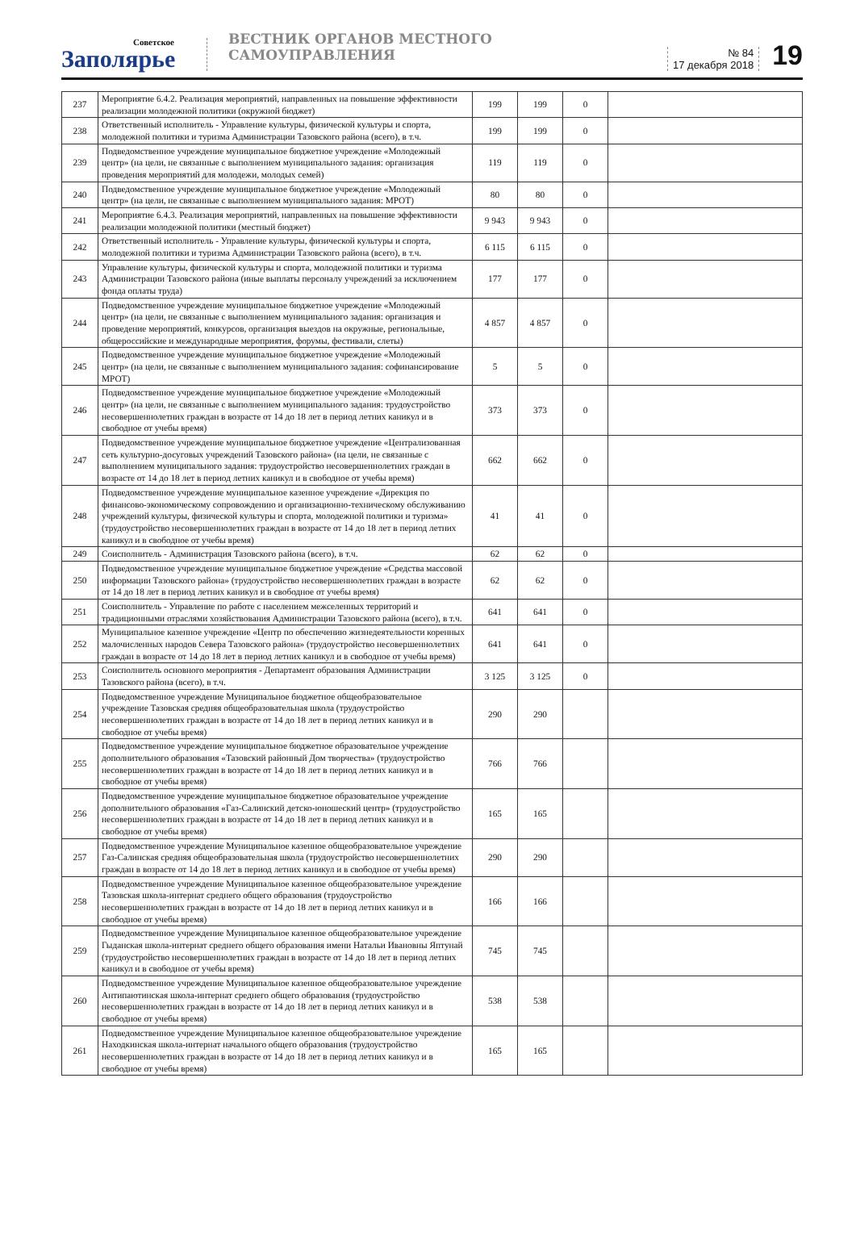Советское
Заполярье
ВЕСТНИК ОРГАНОВ МЕСТНОГО САМОУПРАВЛЕНИЯ
№ 84
17 декабря 2018
19
| 237 | Мероприятие 6.4.2. Реализация мероприятий, направленных на повышение эффективности реализации молодежной политики (окружной бюджет) | 199 | 199 | 0 | |
| 238 | Ответственный исполнитель - Управление культуры, физической культуры и спорта, молодежной политики и туризма Администрации Тазовского района (всего), в т.ч. | 199 | 199 | 0 | |
| 239 | Подведомственное учреждение муниципальное бюджетное учреждение «Молодежный центр» (на цели, не связанные с выполнением муниципального задания: организация проведения мероприятий для молодежи, молодых семей) | 119 | 119 | 0 | |
| 240 | Подведомственное учреждение муниципальное бюджетное учреждение «Молодежный центр» (на цели, не связанные с выполнением муниципального задания: МРОТ) | 80 | 80 | 0 | |
| 241 | Мероприятие 6.4.3. Реализация мероприятий, направленных на повышение эффективности реализации молодежной политики (местный бюджет) | 9 943 | 9 943 | 0 | |
| 242 | Ответственный исполнитель - Управление культуры, физической культуры и спорта, молодежной политики и туризма Администрации Тазовского района (всего), в т.ч. | 6 115 | 6 115 | 0 | |
| 243 | Управление культуры, физической культуры и спорта, молодежной политики и туризма Администрации Тазовского района (иные выплаты персоналу учреждений за исключением фонда оплаты труда) | 177 | 177 | 0 | |
| 244 | Подведомственное учреждение муниципальное бюджетное учреждение «Молодежный центр» (на цели, не связанные с выполнением муниципального задания: организация и проведение мероприятий, конкурсов, организация выездов на окружные, региональные, общероссийские и международные мероприятия, форумы, фестивали, слеты) | 4 857 | 4 857 | 0 | |
| 245 | Подведомственное учреждение муниципальное бюджетное учреждение «Молодежный центр» (на цели, не связанные с выполнением муниципального задания: софинансирование МРОТ) | 5 | 5 | 0 | |
| 246 | Подведомственное учреждение муниципальное бюджетное учреждение «Молодежный центр» (на цели, не связанные с выполнением муниципального задания: трудоустройство несовершеннолетних граждан в возрасте от 14 до 18 лет в период летних каникул и в свободное от учебы время) | 373 | 373 | 0 | |
| 247 | Подведомственное учреждение муниципальное бюджетное учреждение «Централизованная сеть культурно-досуговых учреждений Тазовского района» (на цели, не связанные с выполнением муниципального задания: трудоустройство несовершеннолетних граждан в возрасте от 14 до 18 лет в период летних каникул и в свободное от учебы время) | 662 | 662 | 0 | |
| 248 | Подведомственное учреждение муниципальное казенное учреждение «Дирекция по финансово-экономическому сопровождению и организационно-техническому обслуживанию учреждений культуры, физической культуры и спорта, молодежной политики и туризма» (трудоустройство несовершеннолетних граждан в возрасте от 14 до 18 лет в период летних каникул и в свободное от учебы время) | 41 | 41 | 0 | |
| 249 | Соисполнитель - Администрация Тазовского района (всего), в т.ч. | 62 | 62 | 0 | |
| 250 | Подведомственное учреждение муниципальное бюджетное учреждение «Средства массовой информации Тазовского района» (трудоустройство несовершеннолетних граждан в возрасте от 14 до 18 лет в период летних каникул и в свободное от учебы время) | 62 | 62 | 0 | |
| 251 | Соисполнитель - Управление по работе с населением межселенных территорий и традиционными отраслями хозяйствования Администрации Тазовского района (всего), в т.ч. | 641 | 641 | 0 | |
| 252 | Муниципальное казенное учреждение «Центр по обеспечению жизнедеятельности коренных малочисленных народов Севера Тазовского района» (трудоустройство несовершеннолетних граждан в возрасте от 14 до 18 лет в период летних каникул и в свободное от учебы время) | 641 | 641 | 0 | |
| 253 | Соисполнитель основного мероприятия - Департамент образования Администрации Тазовского района (всего), в т.ч. | 3 125 | 3 125 | 0 | |
| 254 | Подведомственное учреждение Муниципальное бюджетное общеобразовательное учреждение Тазовская средняя общеобразовательная школа (трудоустройство несовершеннолетних граждан в возрасте от 14 до 18 лет в период летних каникул и в свободное от учебы время) | 290 | 290 | | |
| 255 | Подведомственное учреждение муниципальное бюджетное образовательное учреждение дополнительного образования «Тазовский районный Дом творчества» (трудоустройство несовершеннолетних граждан в возрасте от 14 до 18 лет в период летних каникул и в свободное от учебы время) | 766 | 766 | | |
| 256 | Подведомственное учреждение муниципальное бюджетное образовательное учреждение дополнительного образования «Газ-Салинский детско-юношеский центр» (трудоустройство несовершеннолетних граждан в возрасте от 14 до 18 лет в период летних каникул и в свободное от учебы время) | 165 | 165 | | |
| 257 | Подведомственное учреждение Муниципальное казенное общеобразовательное учреждение Газ-Салинская средняя общеобразовательная школа (трудоустройство несовершеннолетних граждан в возрасте от 14 до 18 лет в период летних каникул и в свободное от учебы время) | 290 | 290 | | |
| 258 | Подведомственное учреждение Муниципальное казенное общеобразовательное учреждение Тазовская школа-интернат среднего общего образования (трудоустройство несовершеннолетних граждан в возрасте от 14 до 18 лет в период летних каникул и в свободное от учебы время) | 166 | 166 | | |
| 259 | Подведомственное учреждение Муниципальное казенное общеобразовательное учреждение Гыданская школа-интернат среднего общего образования имени Натальи Ивановны Яптунай (трудоустройство несовершеннолетних граждан в возрасте от 14 до 18 лет в период летних каникул и в свободное от учебы время) | 745 | 745 | | |
| 260 | Подведомственное учреждение Муниципальное казенное общеобразовательное учреждение Антипаютинская школа-интернат среднего общего образования (трудоустройство несовершеннолетних граждан в возрасте от 14 до 18 лет в период летних каникул и в свободное от учебы время) | 538 | 538 | | |
| 261 | Подведомственное учреждение Муниципальное казенное общеобразовательное учреждение Находкинская школа-интернат начального общего образования (трудоустройство несовершеннолетних граждан в возрасте от 14 до 18 лет в период летних каникул и в свободное от учебы время) | 165 | 165 | | |